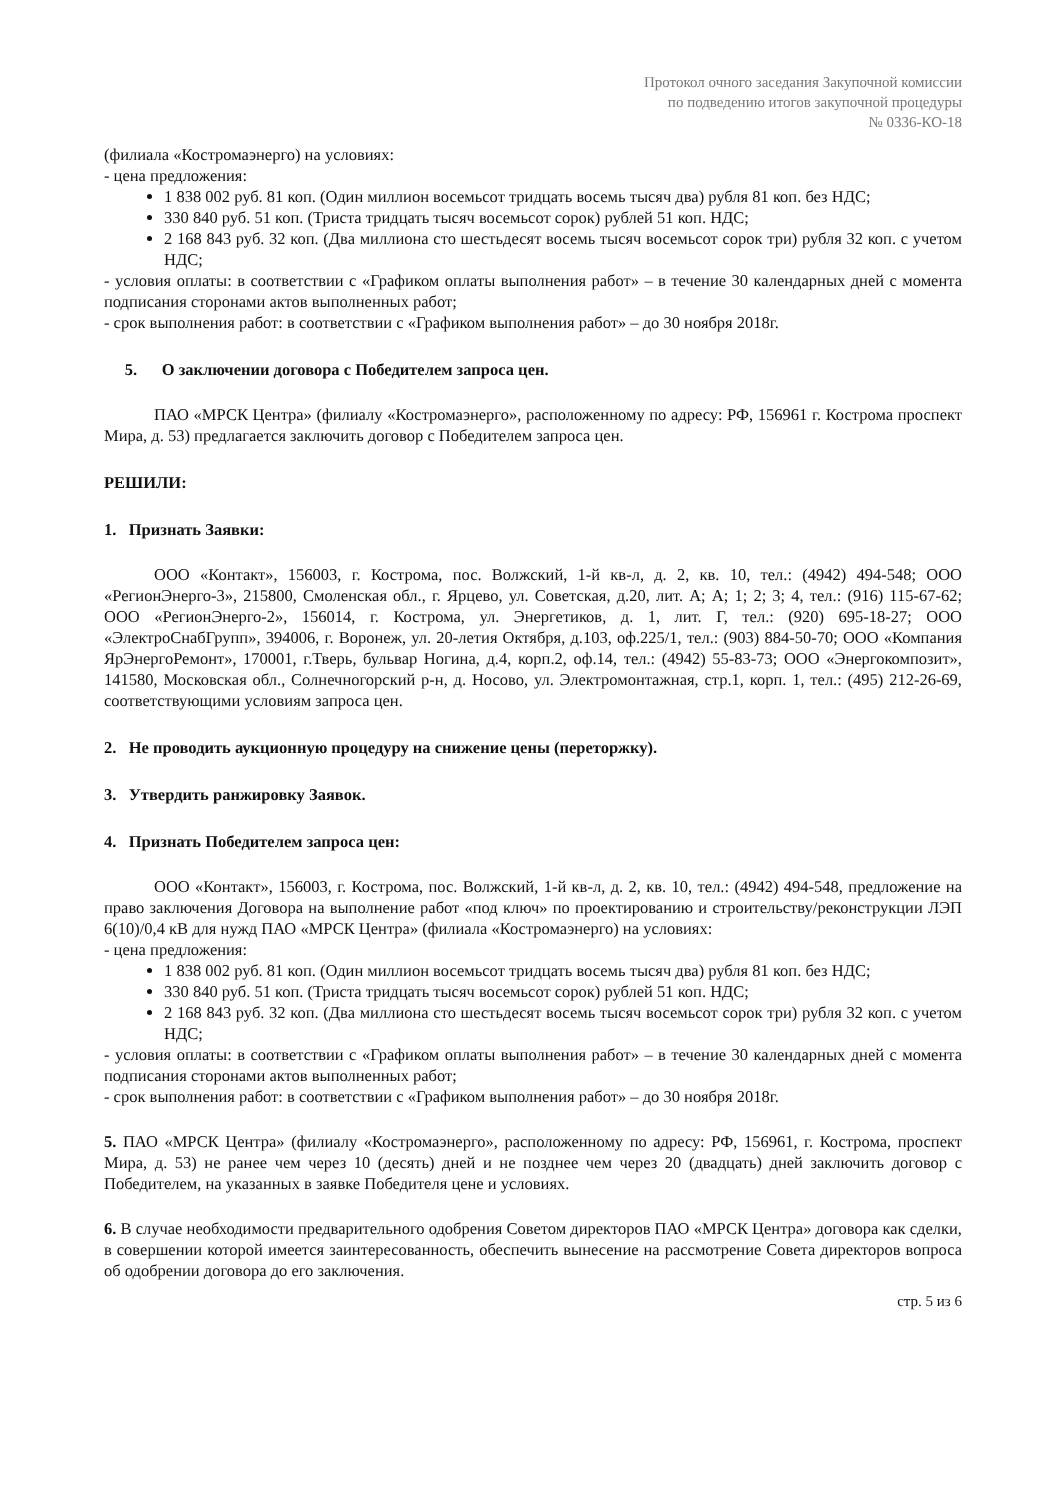Протокол очного заседания Закупочной комиссии
по подведению итогов закупочной процедуры
№ 0336-КО-18
(филиала «Костромаэнерго) на условиях:
- цена предложения:
1 838 002 руб. 81 коп. (Один миллион восемьсот тридцать восемь тысяч два) рубля 81 коп. без НДС;
330 840 руб. 51 коп. (Триста тридцать тысяч восемьсот сорок) рублей 51 коп. НДС;
2 168 843 руб. 32 коп. (Два миллиона сто шестьдесят восемь тысяч восемьсот сорок три) рубля 32 коп. с учетом НДС;
- условия оплаты: в соответствии с «Графиком оплаты выполнения работ» – в течение 30 календарных дней с момента подписания сторонами актов выполненных работ;
- срок выполнения работ: в соответствии с «Графиком выполнения работ» – до 30 ноября 2018г.
5. О заключении договора с Победителем запроса цен.
ПАО «МРСК Центра» (филиалу «Костромаэнерго», расположенному по адресу: РФ, 156961 г. Кострома проспект Мира, д. 53) предлагается заключить договор с Победителем запроса цен.
РЕШИЛИ:
1. Признать Заявки:
ООО «Контакт», 156003, г. Кострома, пос. Волжский, 1-й кв-л, д. 2, кв. 10, тел.: (4942) 494-548; ООО «РегионЭнерго-3», 215800, Смоленская обл., г. Ярцево, ул. Советская, д.20, лит. А; А; 1; 2; 3; 4, тел.: (916) 115-67-62; ООО «РегионЭнерго-2», 156014, г. Кострома, ул. Энергетиков, д. 1, лит. Г, тел.: (920) 695-18-27; ООО «ЭлектроСнабГрупп», 394006, г. Воронеж, ул. 20-летия Октября, д.103, оф.225/1, тел.: (903) 884-50-70; ООО «Компания ЯрЭнергоРемонт», 170001, г.Тверь, бульвар Ногина, д.4, корп.2, оф.14, тел.: (4942) 55-83-73; ООО «Энергокомпозит», 141580, Московская обл., Солнечногорский р-н, д. Носово, ул. Электромонтажная, стр.1, корп. 1, тел.: (495) 212-26-69, соответствующими условиям запроса цен.
2. Не проводить аукционную процедуру на снижение цены (переторжку).
3. Утвердить ранжировку Заявок.
4. Признать Победителем запроса цен:
ООО «Контакт», 156003, г. Кострома, пос. Волжский, 1-й кв-л, д. 2, кв. 10, тел.: (4942) 494-548, предложение на право заключения Договора на выполнение работ «под ключ» по проектированию и строительству/реконструкции ЛЭП 6(10)/0,4 кВ для нужд ПАО «МРСК Центра» (филиала «Костромаэнерго) на условиях:
- цена предложения:
1 838 002 руб. 81 коп. (Один миллион восемьсот тридцать восемь тысяч два) рубля 81 коп. без НДС;
330 840 руб. 51 коп. (Триста тридцать тысяч восемьсот сорок) рублей 51 коп. НДС;
2 168 843 руб. 32 коп. (Два миллиона сто шестьдесят восемь тысяч восемьсот сорок три) рубля 32 коп. с учетом НДС;
- условия оплаты: в соответствии с «Графиком оплаты выполнения работ» – в течение 30 календарных дней с момента подписания сторонами актов выполненных работ;
- срок выполнения работ: в соответствии с «Графиком выполнения работ» – до 30 ноября 2018г.
5. ПАО «МРСК Центра» (филиалу «Костромаэнерго», расположенному по адресу: РФ, 156961, г. Кострома, проспект Мира, д. 53) не ранее чем через 10 (десять) дней и не позднее чем через 20 (двадцать) дней заключить договор с Победителем, на указанных в заявке Победителя цене и условиях.
6. В случае необходимости предварительного одобрения Советом директоров ПАО «МРСК Центра» договора как сделки, в совершении которой имеется заинтересованность, обеспечить вынесение на рассмотрение Совета директоров вопроса об одобрении договора до его заключения.
стр. 5 из 6